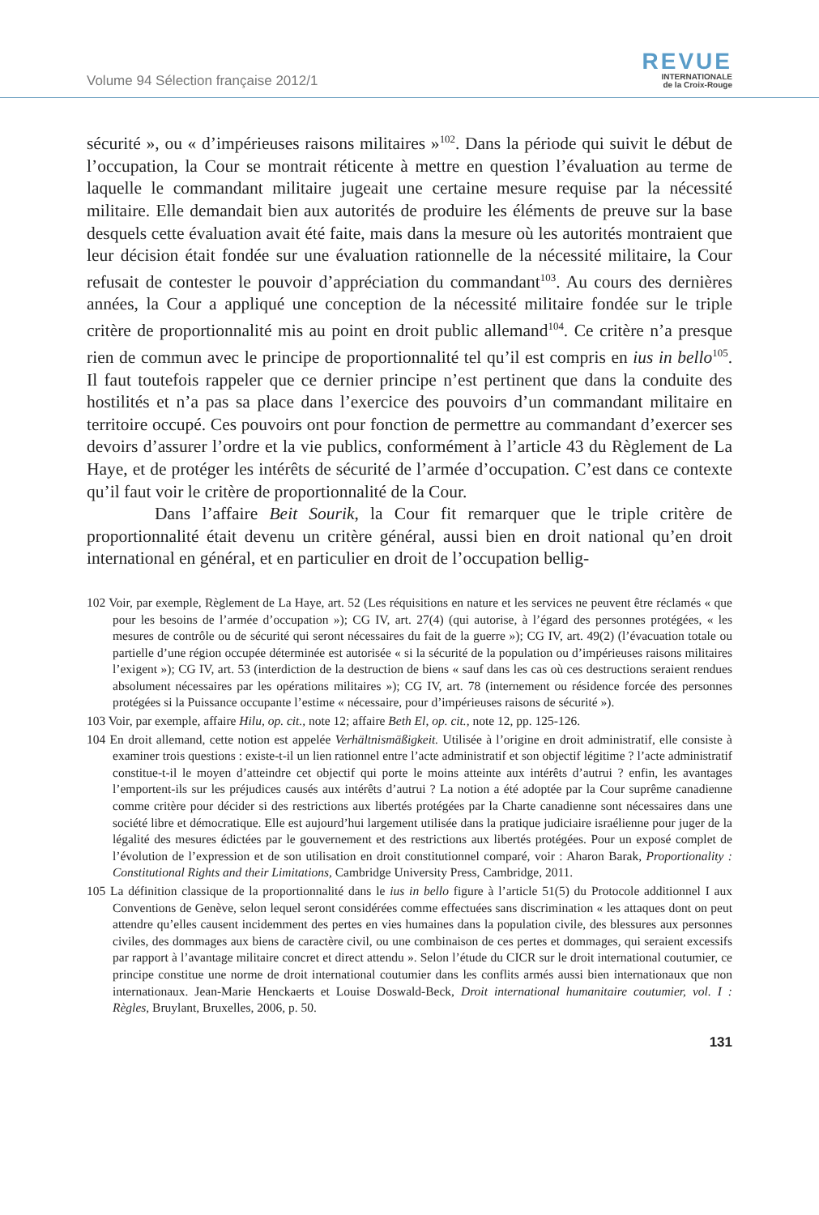Volume 94 Sélection française 2012/1
REVUE
INTERNATIONALE
de la Croix-Rouge
sécurité », ou « d’impérieuses raisons militaires »<sup>102</sup>. Dans la période qui suivit le début de l’occupation, la Cour se montrait réticente à mettre en question l’évaluation au terme de laquelle le commandant militaire jugeait une certaine mesure requise par la nécessité militaire. Elle demandait bien aux autorités de produire les éléments de preuve sur la base desquels cette évaluation avait été faite, mais dans la mesure où les autorités montraient que leur décision était fondée sur une évaluation rationnelle de la nécessité militaire, la Cour refusait de contester le pouvoir d’appréciation du commandant<sup>103</sup>. Au cours des dernières années, la Cour a appliqué une conception de la nécessité militaire fondée sur le triple critère de proportionnalité mis au point en droit public allemand<sup>104</sup>. Ce critère n’a presque rien de commun avec le principe de proportionnalité tel qu’il est compris en ius in bello<sup>105</sup>. Il faut toutefois rappeler que ce dernier principe n’est pertinent que dans la conduite des hostilités et n’a pas sa place dans l’exercice des pouvoirs d’un commandant militaire en territoire occupé. Ces pouvoirs ont pour fonction de permettre au commandant d’exercer ses devoirs d’assurer l’ordre et la vie publics, conformément à l’article 43 du Règlement de La Haye, et de protéger les intérêts de sécurité de l’armée d’occupation. C’est dans ce contexte qu’il faut voir le critère de proportionnalité de la Cour.
Dans l’affaire Beit Sourik, la Cour fit remarquer que le triple critère de proportionnalité était devenu un critère général, aussi bien en droit national qu’en droit international en général, et en particulier en droit de l’occupation bellig-
102 Voir, par exemple, Règlement de La Haye, art. 52 (Les réquisitions en nature et les services ne peuvent être réclamés « que pour les besoins de l’armée d’occupation »); CG IV, art. 27(4) (qui autorise, à l’égard des personnes protégées, « les mesures de contrôle ou de sécurité qui seront nécessaires du fait de la guerre »); CG IV, art. 49(2) (l’évacuation totale ou partielle d’une région occupée déterminée est autorisée « si la sécurité de la population ou d’impérieuses raisons militaires l’exigent »); CG IV, art. 53 (interdiction de la destruction de biens « sauf dans les cas où ces destructions seraient rendues absolument nécessaires par les opérations militaires »); CG IV, art. 78 (internement ou résidence forcée des personnes protégées si la Puissance occupante l’estime « nécessaire, pour d’impérieuses raisons de sécurité »).
103 Voir, par exemple, affaire Hilu, op. cit., note 12; affaire Beth El, op. cit., note 12, pp. 125-126.
104 En droit allemand, cette notion est appelée Verhältnismäßigkeit. Utilisée à l’origine en droit administratif, elle consiste à examiner trois questions : existe-t-il un lien rationnel entre l’acte administratif et son objectif légitime ? l’acte administratif constitue-t-il le moyen d’atteindre cet objectif qui porte le moins atteinte aux intérêts d’autrui ? enfin, les avantages l’emportent-ils sur les préjudices causés aux intérêts d’autrui ? La notion a été adoptée par la Cour suprême canadienne comme critère pour décider si des restrictions aux libertés protégées par la Charte canadienne sont nécessaires dans une société libre et démocratique. Elle est aujourd’hui largement utilisée dans la pratique judiciaire israélienne pour juger de la légalité des mesures édictées par le gouvernement et des restrictions aux libertés protégées. Pour un exposé complet de l’évolution de l’expression et de son utilisation en droit constitutionnel comparé, voir : Aharon Barak, Proportionality : Constitutional Rights and their Limitations, Cambridge University Press, Cambridge, 2011.
105 La définition classique de la proportionnalité dans le ius in bello figure à l’article 51(5) du Protocole additionnel I aux Conventions de Genève, selon lequel seront considérées comme effectuées sans discrimination « les attaques dont on peut attendre qu’elles causent incidemment des pertes en vies humaines dans la population civile, des blessures aux personnes civiles, des dommages aux biens de caractère civil, ou une combinaison de ces pertes et dommages, qui seraient excessifs par rapport à l’avantage militaire concret et direct attendu ». Selon l’étude du CICR sur le droit international coutumier, ce principe constitue une norme de droit international coutumier dans les conflits armés aussi bien internationaux que non internationaux. Jean-Marie Henckaerts et Louise Doswald-Beck, Droit international humanitaire coutumier, vol. I : Règles, Bruylant, Bruxelles, 2006, p. 50.
131